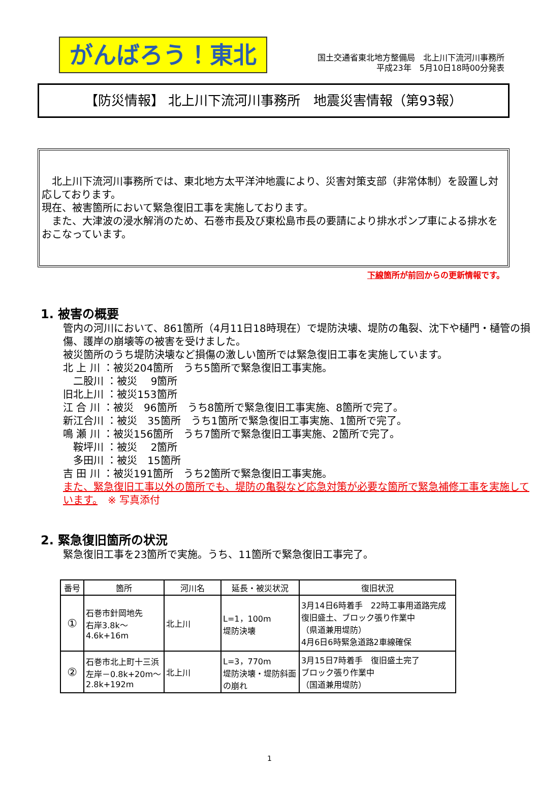がんばろう！東北
国土交通省東北地方整備局　北上川下流河川事務所
平成23年　5月10日18時00分発表
【防災情報】 北上川下流河川事務所　地震災害情報（第93報）
　北上川下流河川事務所では、東北地方太平洋沖地震により、災害対策支部（非常体制）を設置し対応しております。
現在、被害箇所において緊急復旧工事を実施しております。
　また、大津波の浸水解消のため、石巻市長及び東松島市長の要請により排水ポンプ車による排水をおこなっています。
下線箇所が前回からの更新情報です。
1. 被害の概要
管内の河川において、861箇所（4月11日18時現在）で堤防決壊、堤防の亀裂、沈下や樋門・樋管の損傷、護岸の崩壊等の被害を受けました。
被災箇所のうち堤防決壊など損傷の激しい箇所では緊急復旧工事を実施しています。
北 上 川 ：被災204箇所　うち5箇所で緊急復旧工事実施。
　二股川 ：被災　 9箇所
旧北上川 ：被災153箇所
江 合 川 ：被災　96箇所　うち8箇所で緊急復旧工事実施、8箇所で完了。
新江合川 ：被災　35箇所　うち1箇所で緊急復旧工事実施、1箇所で完了。
鳴 瀬 川 ：被災156箇所　うち7箇所で緊急復旧工事実施、2箇所で完了。
　鞍坪川 ：被災　 2箇所
　多田川 ：被災　15箇所
吉 田 川 ：被災191箇所　うち2箇所で緊急復旧工事実施。
また、緊急復旧工事以外の箇所でも、堤防の亀裂など応急対策が必要な箇所で緊急補修工事を実施しています。　※ 写真添付
2. 緊急復旧箇所の状況
緊急復旧工事を23箇所で実施。うち、11箇所で緊急復旧工事完了。
| 番号 | 箇所 | 河川名 | 延長・被災状況 | 復旧状況 |
| --- | --- | --- | --- | --- |
| ① | 石巻市針岡地先 右岸3.8k～4.6k+16m | 北上川 | L=1，100m 堤防決壊 | 3月14日6時着手 22時工事用道路完成 復旧盛土、ブロック張り作業中 （県道兼用堤防） 4月6日6時緊急道路2車線確保 |
| ② | 石巻市北上町十三浜 左岸－0.8k+20m～ 2.8k+192m | 北上川 | L=3，770m 堤防決壊・堤防斜面の崩れ | 3月15日7時着手 復旧盛土完了 ブロック張り作業中 （国道兼用堤防） |
1